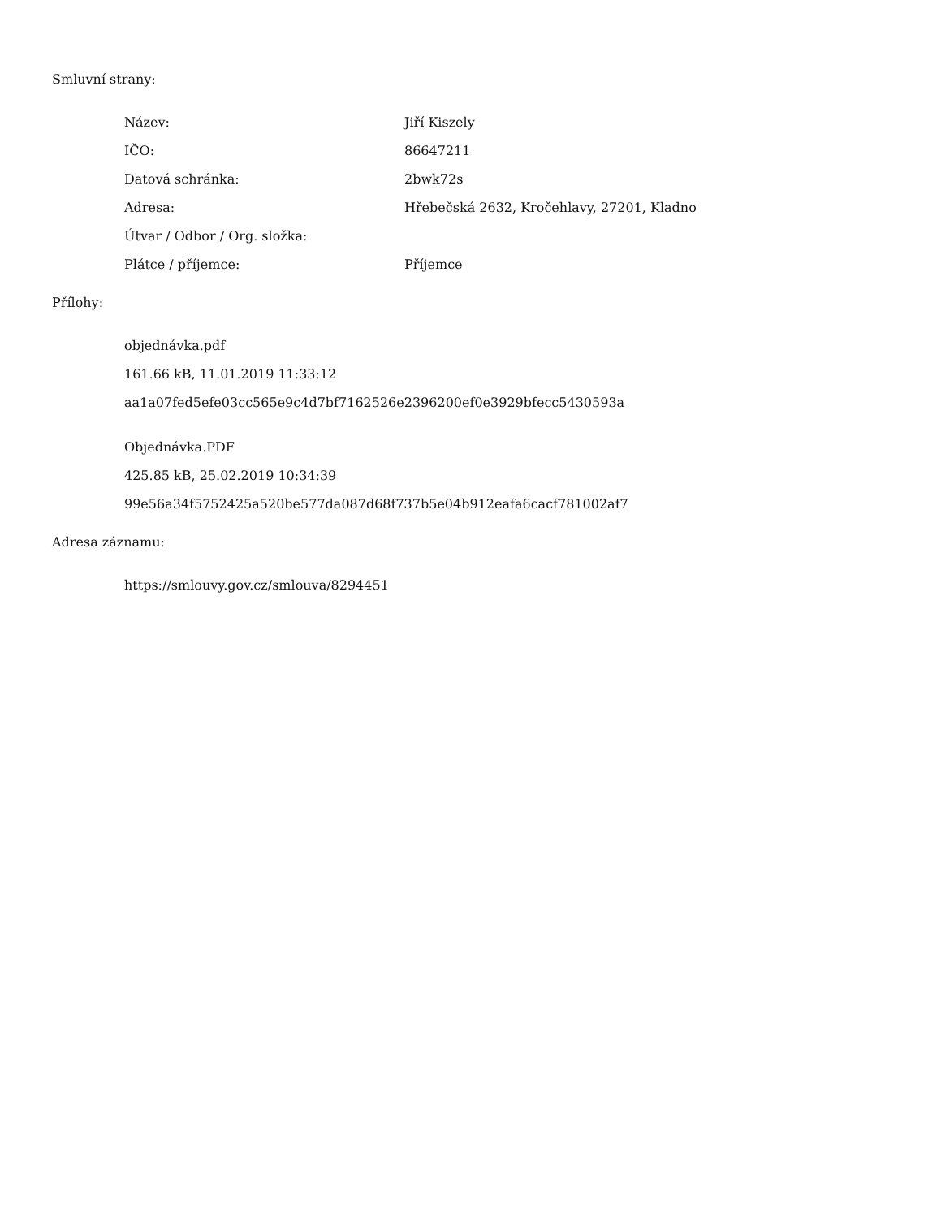Smluvní strany:
| Název: | Jiří Kiszely |
| IČO: | 86647211 |
| Datová schránka: | 2bwk72s |
| Adresa: | Hřebečská 2632, Kročehlavy, 27201, Kladno |
| Útvar / Odbor / Org. složka: | |
| Plátce / příjemce: | Příjemce |
Přílohy:
objednávka.pdf
161.66 kB, 11.01.2019 11:33:12
aa1a07fed5efe03cc565e9c4d7bf7162526e2396200ef0e3929bfecc5430593a
Objednávka.PDF
425.85 kB, 25.02.2019 10:34:39
99e56a34f5752425a520be577da087d68f737b5e04b912eafa6cacf781002af7
Adresa záznamu:
https://smlouvy.gov.cz/smlouva/8294451